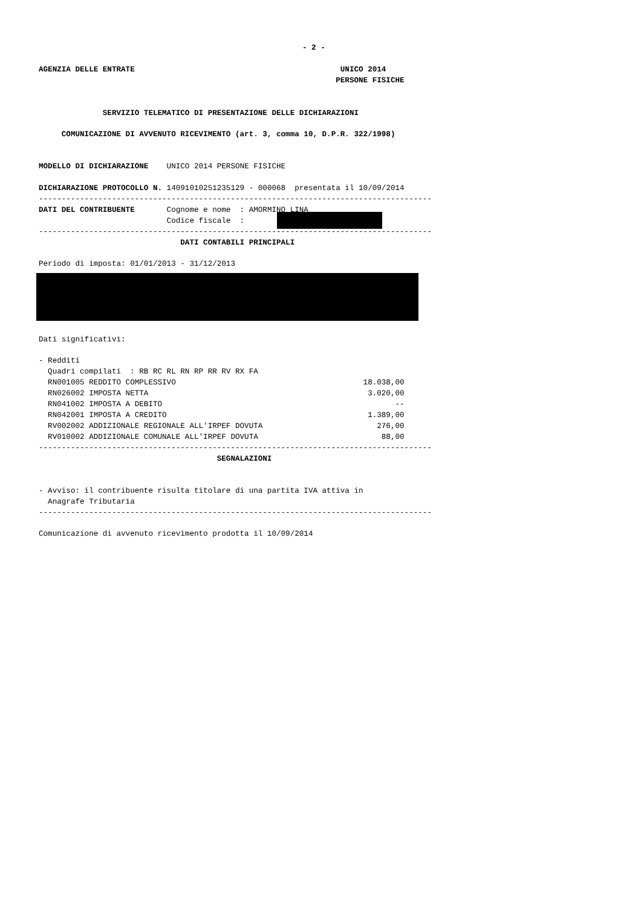- 2 -
AGENZIA DELLE ENTRATE UNICO 2014
PERSONE FISICHE
SERVIZIO TELEMATICO DI PRESENTAZIONE DELLE DICHIARAZIONI
COMUNICAZIONE DI AVVENUTO RICEVIMENTO (art. 3, comma 10, D.P.R. 322/1998)
MODELLO DI DICHIARAZIONE UNICO 2014 PERSONE FISICHE
DICHIARAZIONE PROTOCOLLO N. 14091010251235129 - 000068 presentata il 10/09/2014
--------------------------------------------------------------------------------------
DATI DEL CONTRIBUENTE Cognome e nome : AMORMINO LINA
Codice fiscale :
--------------------------------------------------------------------------------------
DATI CONTABILI PRINCIPALI
Periodo di imposta: 01/01/2013 - 31/12/2013
Dati significativi:
- Redditi
Quadri compilati : RB RC RL RN RP RR RV RX FA
RN001005 REDDITO COMPLESSIVO 18.038,00
RN026002 IMPOSTA NETTA 3.020,00
RN041002 IMPOSTA A DEBITO --
RN042001 IMPOSTA A CREDITO 1.389,00
RV002002 ADDIZIONALE REGIONALE ALL'IRPEF DOVUTA 276,00
RV010002 ADDIZIONALE COMUNALE ALL'IRPEF DOVUTA 88,00
--------------------------------------------------------------------------------------
SEGNALAZIONI
- Avviso: il contribuente risulta titolare di una partita IVA attiva in
Anagrafe Tributaria
--------------------------------------------------------------------------------------
Comunicazione di avvenuto ricevimento prodotta il 10/09/2014